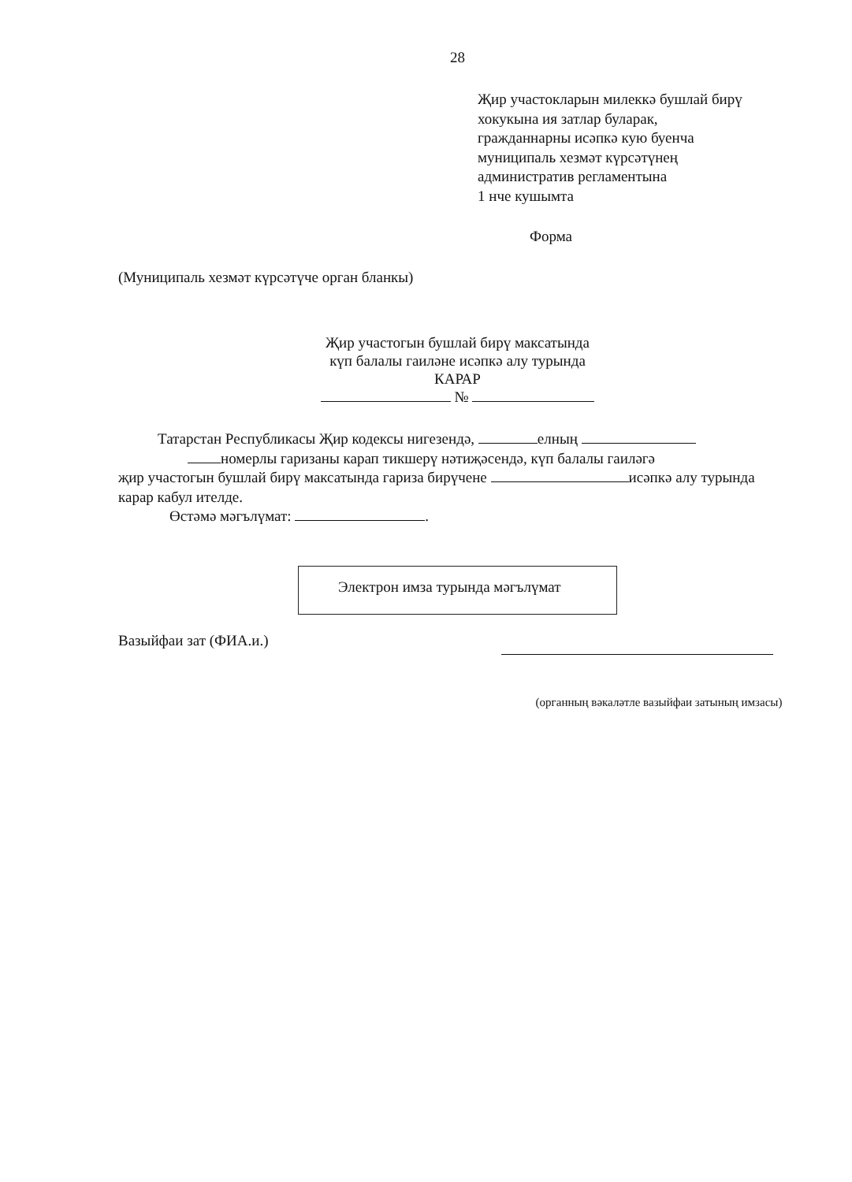28
Җир участокларын милеккә бушлай бирү
хокукына ия затлар буларак,
гражданнарны исәпкә кую буенча
муниципаль хезмәт күрсәтүнең
административ регламентына
1 нче кушымта
Форма
(Муниципаль хезмәт күрсәтүче орган бланкы)
Җир участогын бушлай бирү максатында
күп балалы гаиләне исәпкә алу турында
КАРАР
№
Татарстан Республикасы Җир кодексы нигезендә, елның
номерлы гаризаны карап тикшерү нәтиҗәсендә, күп балалы гаиләгә
җир участогын бушлай бирү максатында гариза бирүчене исәпкә алу турында карар кабул ителде.
Өстәмә мәгълүмат: .
Электрон имза турында мәгълүмат
Вазыйфаи зат (ФИА.и.)
(органның вәкаләтле вазыйфаи затының имзасы)